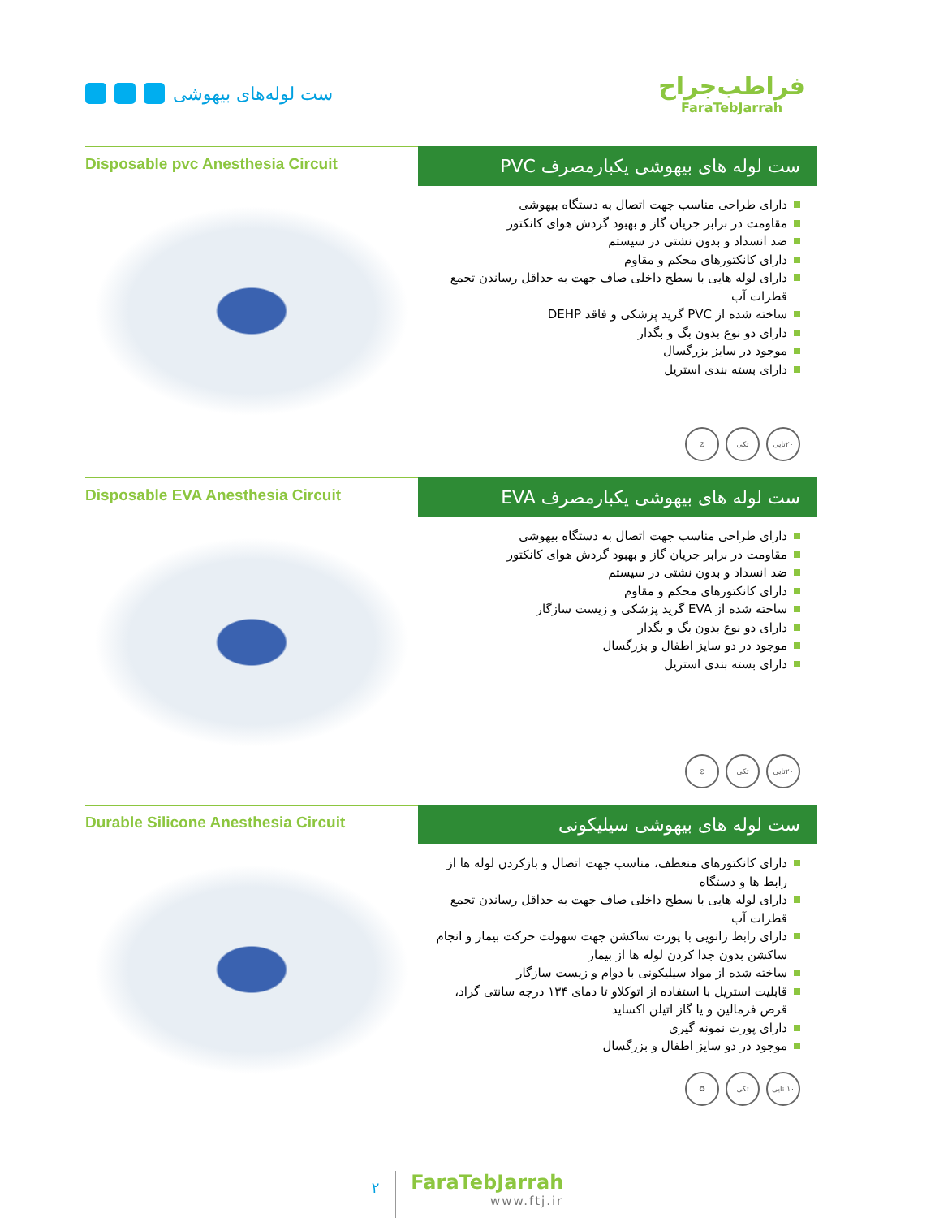ست لوله‌های بیهوشی
فراطب‌جراح
FaraTebJarrah
Disposable pvc Anesthesia Circuit
ست لوله های بیهوشی یکبارمصرف PVC
دارای طراحی مناسب جهت اتصال به دستگاه بیهوشی
مقاومت در برابر جریان گاز و بهبود گردش هوای کانکتور
ضد انسداد و بدون نشتی در سیستم
دارای کانکتورهای محکم و مقاوم
دارای لوله هایی با سطح داخلی صاف جهت به حداقل رساندن تجمع قطرات آب
ساخته شده از PVC گرید پزشکی و فاقد DEHP
دارای دو نوع بدون بگ و بگدار
موجود در سایز بزرگسال
دارای بسته بندی استریل
۲۰تایی تکی ⊘
Disposable EVA Anesthesia Circuit
ست لوله های بیهوشی یکبارمصرف EVA
دارای طراحی مناسب جهت اتصال به دستگاه بیهوشی
مقاومت در برابر جریان گاز و بهبود گردش هوای کانکتور
ضد انسداد و بدون نشتی در سیستم
دارای کانکتورهای محکم و مقاوم
ساخته شده از EVA گرید پزشکی و زیست سازگار
دارای دو نوع بدون بگ و بگدار
موجود در دو سایز اطفال و بزرگسال
دارای بسته بندی استریل
۲۰تایی تکی ⊘
Durable Silicone Anesthesia Circuit
ست لوله های بیهوشی سیلیکونی
دارای کانکتورهای منعطف، مناسب جهت اتصال و بازکردن لوله ها از رابط ها و دستگاه
دارای لوله هایی با سطح داخلی صاف جهت به حداقل رساندن تجمع قطرات آب
دارای رابط زانویی با پورت ساکشن جهت سهولت حرکت بیمار و انجام ساکشن بدون جدا کردن لوله ها از بیمار
ساخته شده از مواد سیلیکونی با دوام و زیست سازگار
قابلیت استریل با استفاده از اتوکلاو تا دمای ۱۳۴ درجه سانتی گراد، قرص فرمالین و یا گاز اتیلن اکساید
دارای پورت نمونه گیری
موجود در دو سایز اطفال و بزرگسال
۱۰ تایی تکی ♻
۲
FaraTebJarrah
www.ftj.ir